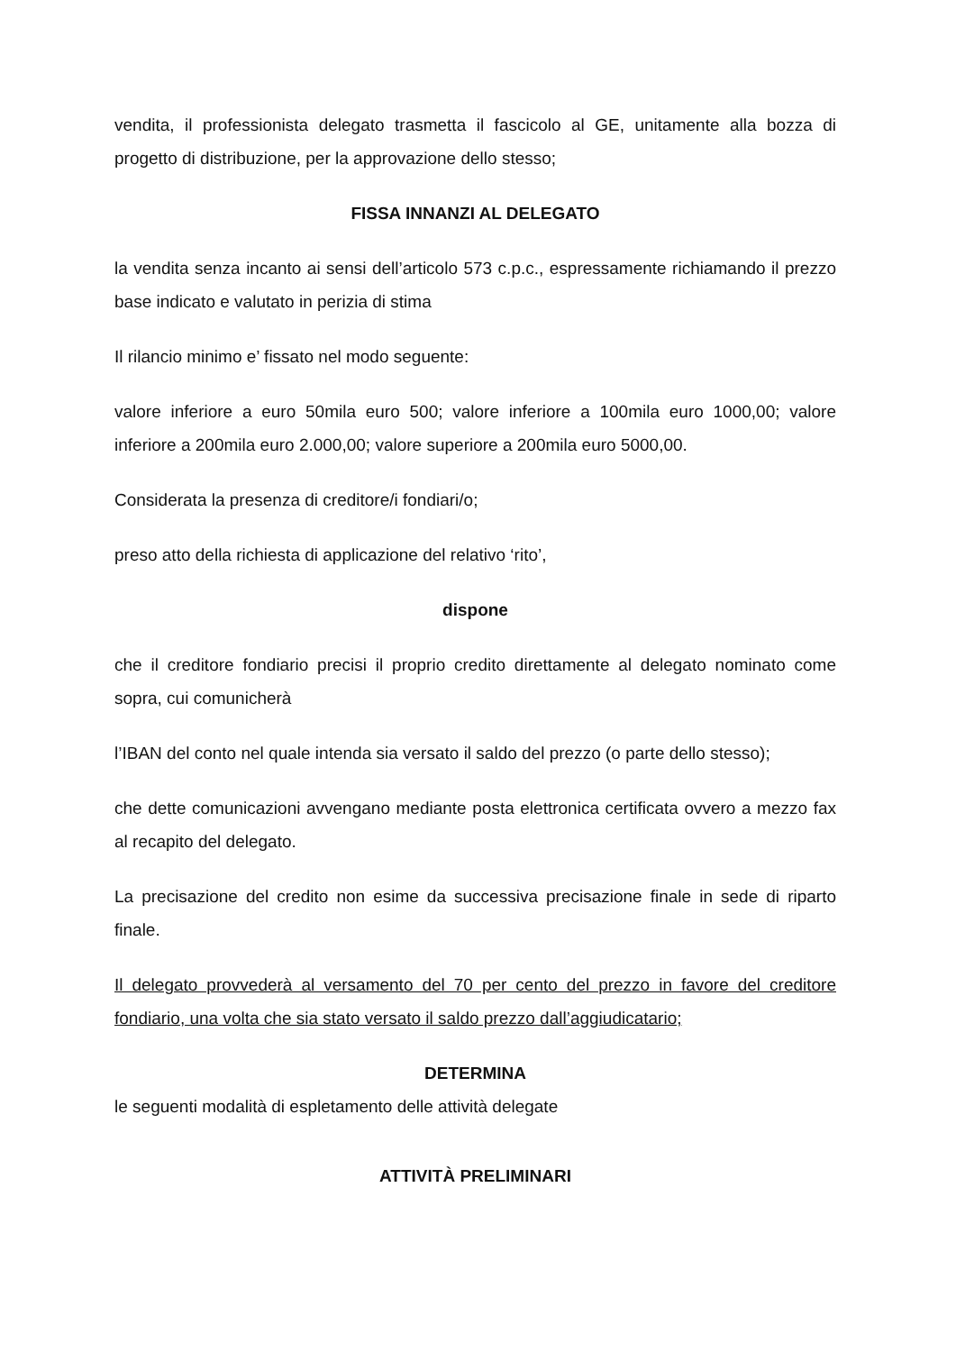vendita, il professionista delegato trasmetta il fascicolo al GE, unitamente alla bozza di progetto di distribuzione, per la approvazione dello stesso;
FISSA INNANZI AL DELEGATO
la vendita senza incanto ai sensi dell’articolo 573 c.p.c., espressamente richiamando il prezzo base indicato e valutato in perizia di stima
Il rilancio minimo e’ fissato nel modo seguente:
valore inferiore a euro 50mila euro 500; valore inferiore a 100mila euro 1000,00; valore inferiore a 200mila euro 2.000,00; valore superiore a 200mila euro 5000,00.
Considerata la presenza di creditore/i fondiari/o;
preso atto della richiesta di applicazione del relativo ‘rito’,
dispone
che il creditore fondiario precisi il proprio credito direttamente al delegato nominato come sopra, cui comunicherà
l’IBAN del conto nel quale intenda sia versato il saldo del prezzo (o parte dello stesso);
che dette comunicazioni avvengano mediante posta elettronica certificata ovvero a mezzo fax al recapito del delegato.
La precisazione del credito non esime da successiva precisazione finale in sede di riparto finale.
Il delegato provvederà al versamento del 70 per cento del prezzo in favore del creditore fondiario, una volta che sia stato versato il saldo prezzo dall’aggiudicatario;
DETERMINA
le seguenti modalità di espletamento delle attività delegate
ATTIVITÀ PRELIMINARI